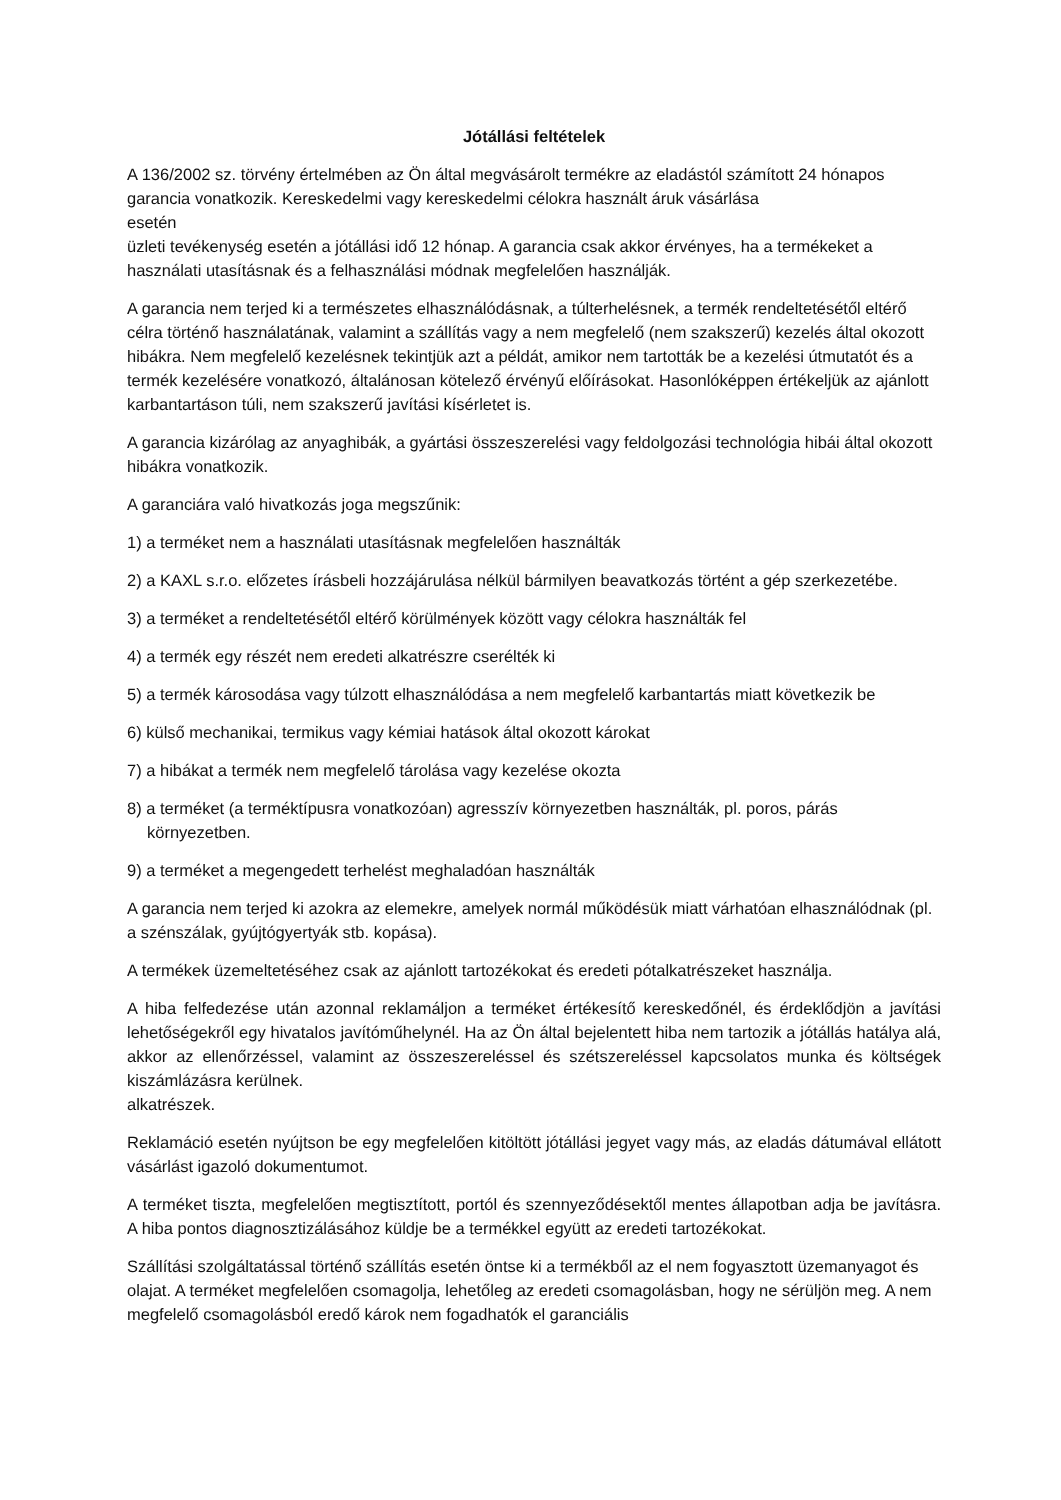Jótállási feltételek
A 136/2002 sz. törvény értelmében az Ön által megvásárolt termékre az eladástól számított 24 hónapos garancia vonatkozik. Kereskedelmi vagy kereskedelmi célokra használt áruk vásárlása
esetén
üzleti tevékenység esetén a jótállási idő 12 hónap. A garancia csak akkor érvényes, ha a termékeket a használati utasításnak és a felhasználási módnak megfelelően használják.
A garancia nem terjed ki a természetes elhasználódásnak, a túlterhelésnek, a termék rendeltetésétől eltérő célra történő használatának, valamint a szállítás vagy a nem megfelelő (nem szakszerű) kezelés által okozott hibákra. Nem megfelelő kezelésnek tekintjük azt a példát, amikor nem tartották be a kezelési útmutatót és a termék kezelésére vonatkozó, általánosan kötelező érvényű előírásokat. Hasonlóképpen értékeljük az ajánlott karbantartáson túli, nem szakszerű javítási kísérletet is.
A garancia kizárólag az anyaghibák, a gyártási összeszerelési vagy feldolgozási technológia hibái által okozott hibákra vonatkozik.
A garanciára való hivatkozás joga megszűnik:
1) a terméket nem a használati utasításnak megfelelően használták
2) a KAXL s.r.o. előzetes írásbeli hozzájárulása nélkül bármilyen beavatkozás történt a gép szerkezetébe.
3) a terméket a rendeltetésétől eltérő körülmények között vagy célokra használták fel
4) a termék egy részét nem eredeti alkatrészre cserélték ki
5) a termék károsodása vagy túlzott elhasználódása a nem megfelelő karbantartás miatt következik be
6) külső mechanikai, termikus vagy kémiai hatások által okozott károkat
7) a hibákat a termék nem megfelelő tárolása vagy kezelése okozta
8) a terméket (a terméktípusra vonatkozóan) agresszív környezetben használták, pl. poros, párás környezetben.
9) a terméket a megengedett terhelést meghaladóan használták
A garancia nem terjed ki azokra az elemekre, amelyek normál működésük miatt várhatóan elhasználódnak (pl. a szénszálak, gyújtógyertyák stb. kopása).
A termékek üzemeltetéséhez csak az ajánlott tartozékokat és eredeti pótalkatrészeket használja.
A hiba felfedezése után azonnal reklamáljon a terméket értékesítő kereskedőnél, és érdeklődjön a javítási lehetőségekről egy hivatalos javítóműhelynél. Ha az Ön által bejelentett hiba nem tartozik a jótállás hatálya alá, akkor az ellenőrzéssel, valamint az összeszereléssel és szétszereléssel kapcsolatos munka és költségek kiszámlázásra kerülnek.
alkatrészek.
Reklamáció esetén nyújtson be egy megfelelően kitöltött jótállási jegyet vagy más, az eladás dátumával ellátott vásárlást igazoló dokumentumot.
A terméket tiszta, megfelelően megtisztított, portól és szennyeződésektől mentes állapotban adja be javításra. A hiba pontos diagnosztizálásához küldje be a termékkel együtt az eredeti tartozékokat.
Szállítási szolgáltatással történő szállítás esetén öntse ki a termékből az el nem fogyasztott üzemanyagot és olajat. A terméket megfelelően csomagolja, lehetőleg az eredeti csomagolásban, hogy ne sérüljön meg. A nem megfelelő csomagolásból eredő károk nem fogadhatók el garanciális